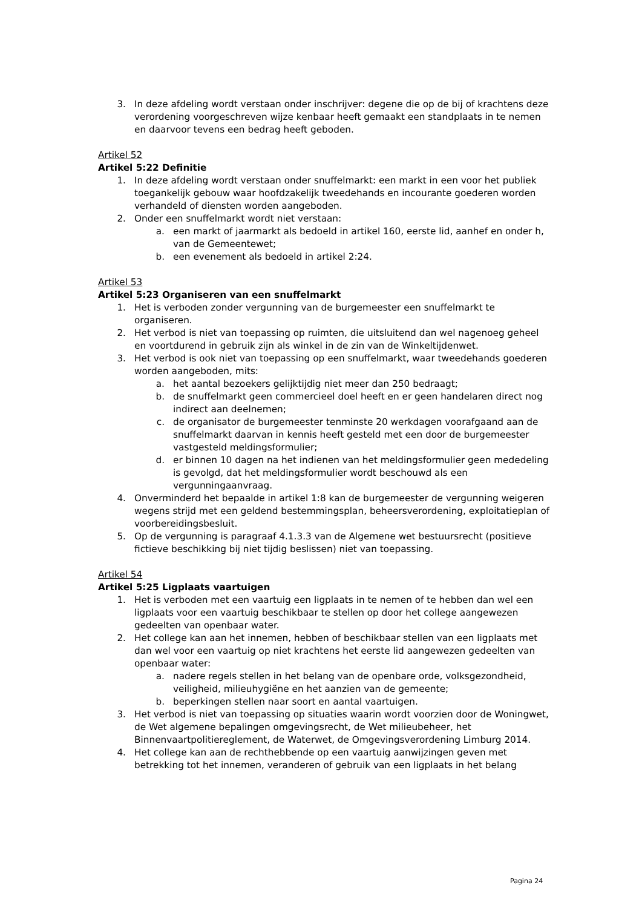3. In deze afdeling wordt verstaan onder inschrijver: degene die op de bij of krachtens deze verordening voorgeschreven wijze kenbaar heeft gemaakt een standplaats in te nemen en daarvoor tevens een bedrag heeft geboden.
Artikel 52
Artikel 5:22 Definitie
1. In deze afdeling wordt verstaan onder snuffelmarkt: een markt in een voor het publiek toegankelijk gebouw waar hoofdzakelijk tweedehands en incourante goederen worden verhandeld of diensten worden aangeboden.
2. Onder een snuffelmarkt wordt niet verstaan:
a. een markt of jaarmarkt als bedoeld in artikel 160, eerste lid, aanhef en onder h, van de Gemeentewet;
b. een evenement als bedoeld in artikel 2:24.
Artikel 53
Artikel 5:23 Organiseren van een snuffelmarkt
1. Het is verboden zonder vergunning van de burgemeester een snuffelmarkt te organiseren.
2. Het verbod is niet van toepassing op ruimten, die uitsluitend dan wel nagenoeg geheel en voortdurend in gebruik zijn als winkel in de zin van de Winkeltijdenwet.
3. Het verbod is ook niet van toepassing op een snuffelmarkt, waar tweedehands goederen worden aangeboden, mits:
a. het aantal bezoekers gelijktijdig niet meer dan 250 bedraagt;
b. de snuffelmarkt geen commercieel doel heeft en er geen handelaren direct nog indirect aan deelnemen;
c. de organisator de burgemeester tenminste 20 werkdagen voorafgaand aan de snuffelmarkt daarvan in kennis heeft gesteld met een door de burgemeester vastgesteld meldingsformulier;
d. er binnen 10 dagen na het indienen van het meldingsformulier geen mededeling is gevolgd, dat het meldingsformulier wordt beschouwd als een vergunningaanvraag.
4. Onverminderd het bepaalde in artikel 1:8 kan de burgemeester de vergunning weigeren wegens strijd met een geldend bestemmingsplan, beheersverordening, exploitatieplan of voorbereidingsbesluit.
5. Op de vergunning is paragraaf 4.1.3.3 van de Algemene wet bestuursrecht (positieve fictieve beschikking bij niet tijdig beslissen) niet van toepassing.
Artikel 54
Artikel 5:25 Ligplaats vaartuigen
1. Het is verboden met een vaartuig een ligplaats in te nemen of te hebben dan wel een ligplaats voor een vaartuig beschikbaar te stellen op door het college aangewezen gedeelten van openbaar water.
2. Het college kan aan het innemen, hebben of beschikbaar stellen van een ligplaats met dan wel voor een vaartuig op niet krachtens het eerste lid aangewezen gedeelten van openbaar water:
a. nadere regels stellen in het belang van de openbare orde, volksgezondheid, veiligheid, milieuhygiëne en het aanzien van de gemeente;
b. beperkingen stellen naar soort en aantal vaartuigen.
3. Het verbod is niet van toepassing op situaties waarin wordt voorzien door de Woningwet, de Wet algemene bepalingen omgevingsrecht, de Wet milieubeheer, het Binnenvaartpolitiereglement, de Waterwet, de Omgevingsverordening Limburg 2014.
4. Het college kan aan de rechthebbende op een vaartuig aanwijzingen geven met betrekking tot het innemen, veranderen of gebruik van een ligplaats in het belang
Pagina 24